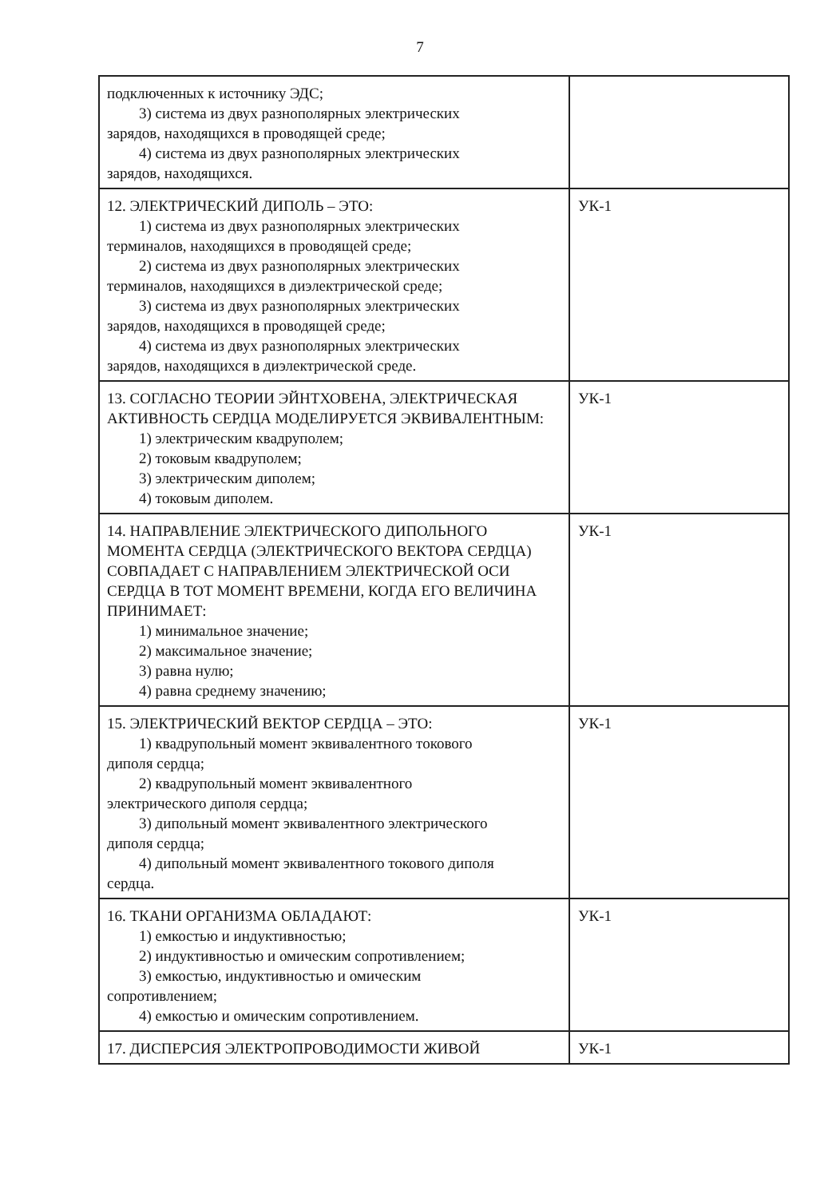7
| подключенных к источнику ЭДС; 3) система из двух разнополярных электрических зарядов, находящихся в проводящей среде; 4) система из двух разнополярных электрических зарядов, находящихся. | |
| 12. ЭЛЕКТРИЧЕСКИЙ ДИПОЛЬ – ЭТО: 1) система из двух разнополярных электрических терминалов, находящихся в проводящей среде; 2) система из двух разнополярных электрических терминалов, находящихся в диэлектрической среде; 3) система из двух разнополярных электрических зарядов, находящихся в проводящей среде; 4) система из двух разнополярных электрических зарядов, находящихся в диэлектрической среде. | УК-1 |
| 13. СОГЛАСНО ТЕОРИИ ЭЙНТХОВЕНА, ЭЛЕКТРИЧЕСКАЯ АКТИВНОСТЬ СЕРДЦА МОДЕЛИРУЕТСЯ ЭКВИВАЛЕНТНЫМ: 1) электрическим квадруполем; 2) токовым квадруполем; 3) электрическим диполем; 4) токовым диполем. | УК-1 |
| 14. НАПРАВЛЕНИЕ ЭЛЕКТРИЧЕСКОГО ДИПОЛЬНОГО МОМЕНТА СЕРДЦА (ЭЛЕКТРИЧЕСКОГО ВЕКТОРА СЕРДЦА) СОВПАДАЕТ С НАПРАВЛЕНИЕМ ЭЛЕКТРИЧЕСКОЙ ОСИ СЕРДЦА В ТОТ МОМЕНТ ВРЕМЕНИ, КОГДА ЕГО ВЕЛИЧИНА ПРИНИМАЕТ: 1) минимальное значение; 2) максимальное значение; 3) равна нулю; 4) равна среднему значению; | УК-1 |
| 15. ЭЛЕКТРИЧЕСКИЙ ВЕКТОР СЕРДЦА – ЭТО: 1) квадрупольный момент эквивалентного токового диполя сердца; 2) квадрупольный момент эквивалентного электрического диполя сердца; 3) дипольный момент эквивалентного электрического диполя сердца; 4) дипольный момент эквивалентного токового диполя сердца. | УК-1 |
| 16. ТКАНИ ОРГАНИЗМА ОБЛАДАЮТ: 1) емкостью и индуктивностью; 2) индуктивностью и омическим сопротивлением; 3) емкостью, индуктивностью и омическим сопротивлением; 4) емкостью и омическим сопротивлением. | УК-1 |
| 17. ДИСПЕРСИЯ ЭЛЕКТРОПРОВОДИМОСТИ ЖИВОЙ | УК-1 |